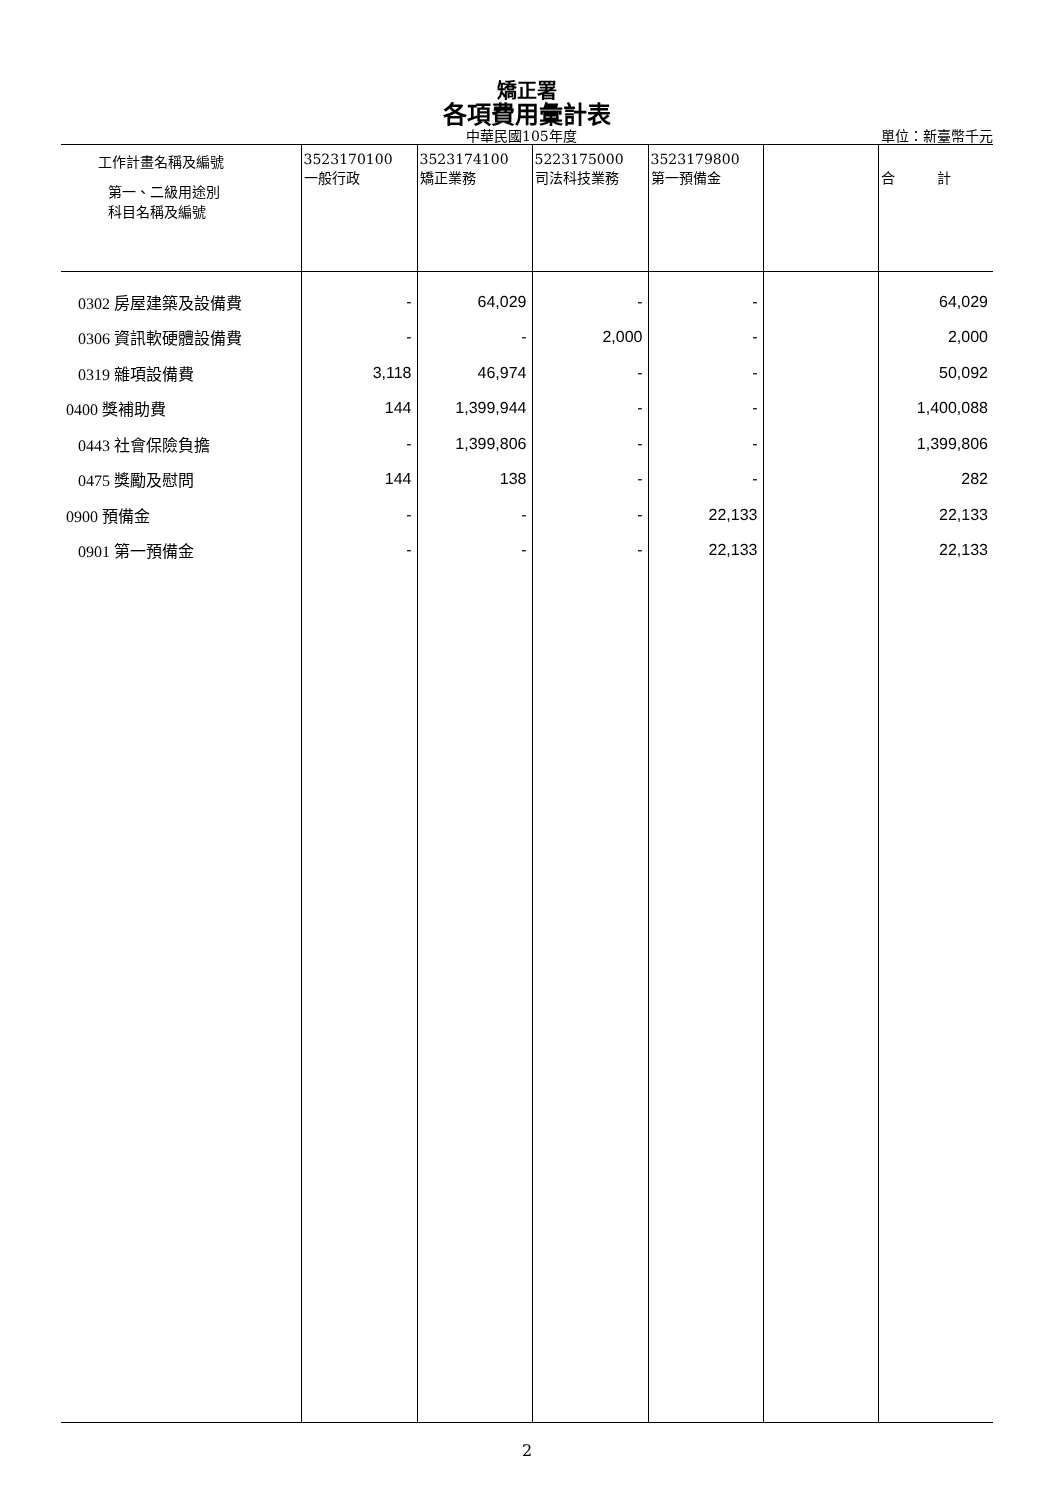矯正署
各項費用彙計表
中華民國105年度 單位：新臺幣千元
| 工作計畫名稱及編號 第一、二級用途別 科目名稱及編號 | 3523170100 一般行政 | 3523174100 矯正業務 | 5223175000 司法科技業務 | 3523179800 第一預備金 | | 合 計 |
| --- | --- | --- | --- | --- | --- | --- |
| 0302 房屋建築及設備費 | - | 64,029 | - | - | | 64,029 |
| 0306 資訊軟硬體設備費 | - | - | 2,000 | - | | 2,000 |
| 0319 雜項設備費 | 3,118 | 46,974 | - | - | | 50,092 |
| 0400 獎補助費 | 144 | 1,399,944 | - | - | | 1,400,088 |
| 0443 社會保險負擔 | - | 1,399,806 | - | - | | 1,399,806 |
| 0475 獎勵及慰問 | 144 | 138 | - | - | | 282 |
| 0900 預備金 | - | - | - | 22,133 | | 22,133 |
| 0901 第一預備金 | - | - | - | 22,133 | | 22,133 |
2